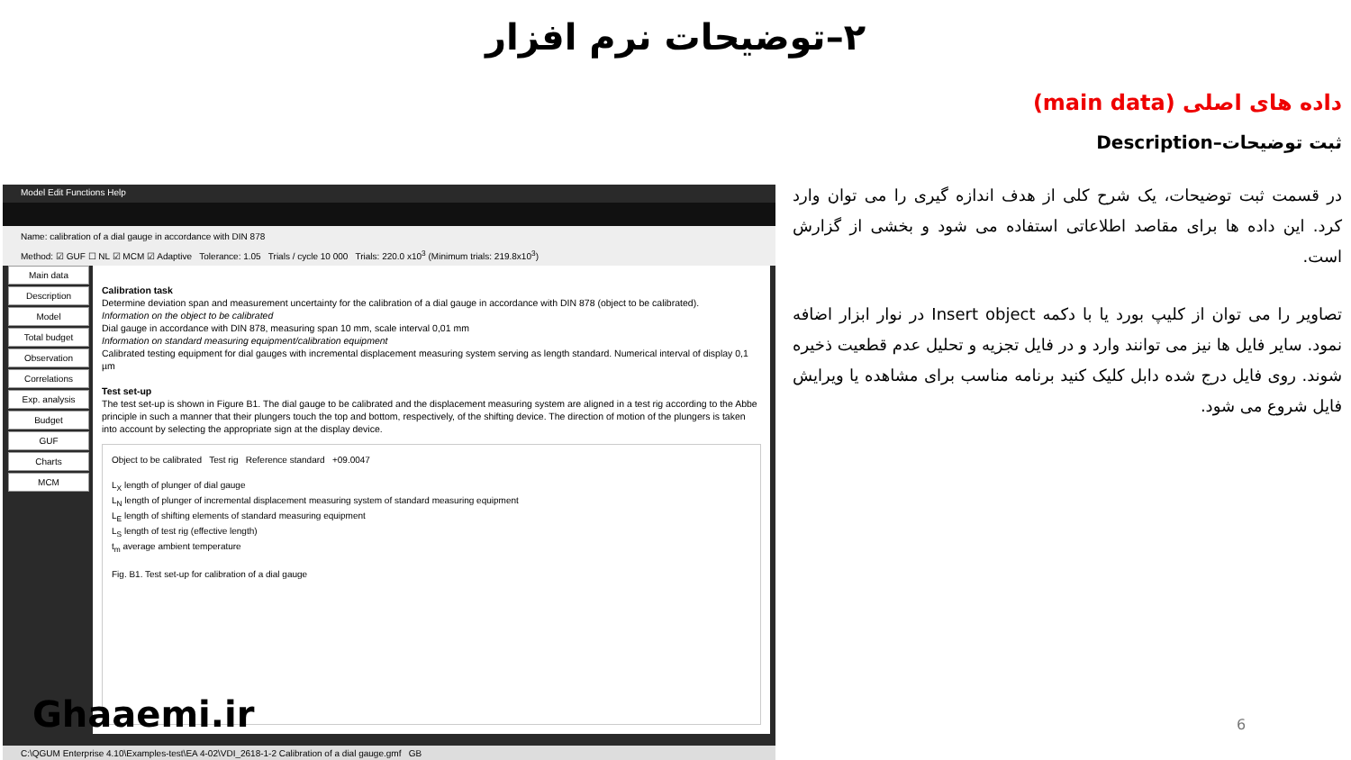۲–توضیحات نرم افزار
داده های اصلی (main data)
ثبت توضیحات–Description
در قسمت ثبت توضیحات، یک شرح کلی از هدف اندازه گیری را می توان وارد کرد. این داده ها برای مقاصد اطلاعاتی استفاده می شود و بخشی از گزارش است.
تصاویر را می توان از کلیپ بورد یا با دکمه Insert object در نوار ابزار اضافه نمود. سایر فایل ها نیز می توانند وارد و در فایل تجزیه و تحلیل عدم قطعیت ذخیره شوند. روی فایل درج شده دابل کلیک کنید برنامه مناسب برای مشاهده یا ویرایش فایل شروع می شود.
Model Edit Functions Help
Name: calibration of a dial gauge in accordance with DIN 878
Method: ☑ GUF ☐ NL ☑ MCM ☑ Adaptive Tolerance: 1.05 Trials / cycle 10 000 Trials: 220.0 x10<sup>3</sup> (Minimum trials: 219.8x10<sup>3</sup>)
Main data
Description
Model
Total budget
Observation
Correlations
Exp. analysis
Budget
GUF
Charts
MCM
Calibration task
Determine deviation span and measurement uncertainty for the calibration of a dial gauge in accordance with DIN 878 (object to be calibrated).
Information on the object to be calibrated
Dial gauge in accordance with DIN 878, measuring span 10 mm, scale interval 0,01 mm
Information on standard measuring equipment/calibration equipment
Calibrated testing equipment for dial gauges with incremental displacement measuring system serving as length standard. Numerical interval of display 0,1 µm
Test set-up
The test set-up is shown in Figure B1. The dial gauge to be calibrated and the displacement measuring system are aligned in a test rig according to the Abbe principle in such a manner that their plungers touch the top and bottom, respectively, of the shifting device. The direction of motion of the plungers is taken into account by selecting the appropriate sign at the display device.
Object to be calibrated Test rig Reference standard +09.0047
L<sub>X</sub> length of plunger of dial gauge
L<sub>N</sub> length of plunger of incremental displacement measuring system of standard measuring equipment
L<sub>E</sub> length of shifting elements of standard measuring equipment
L<sub>S</sub> length of test rig (effective length)
t<sub>m</sub> average ambient temperature
Fig. B1. Test set-up for calibration of a dial gauge
C:\QGUM Enterprise 4.10\Examples-test\EA 4-02\VDI_2618-1-2 Calibration of a dial gauge.gmf GB
Ghaaemi.ir 6